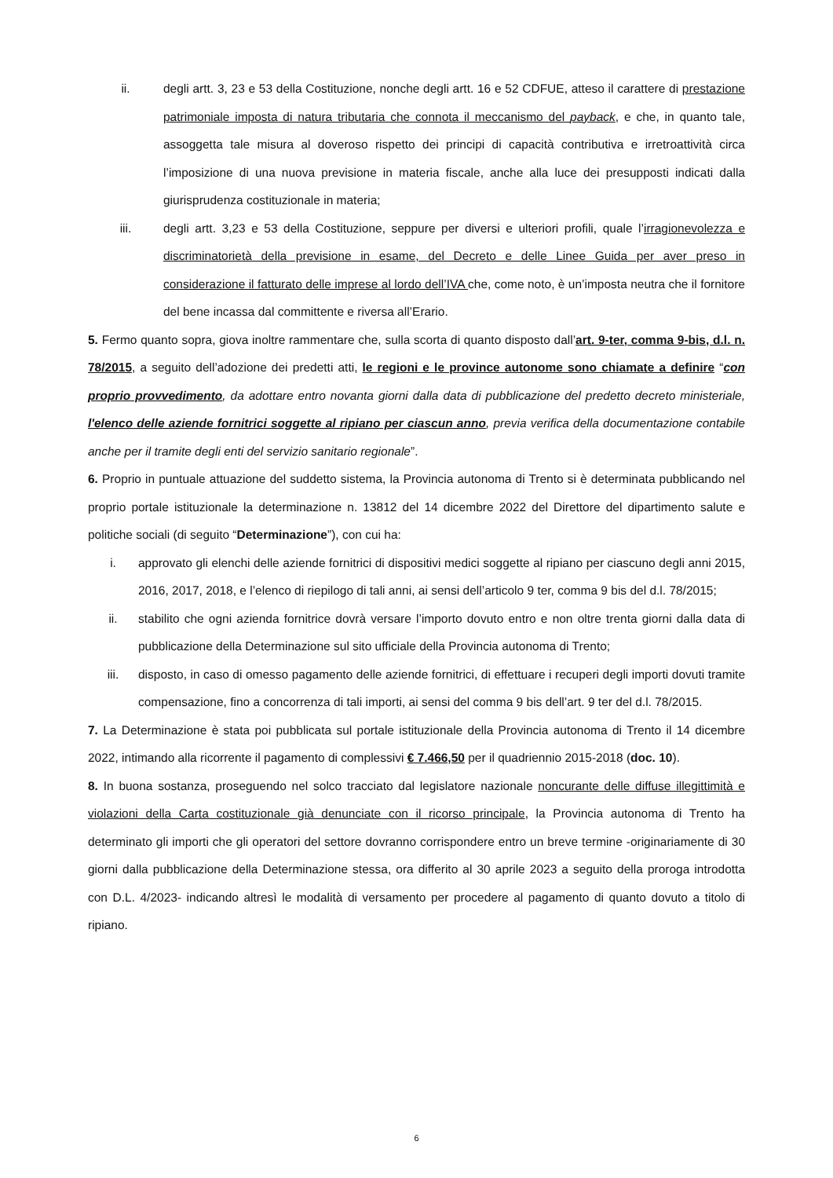ii. degli artt. 3, 23 e 53 della Costituzione, nonche degli artt. 16 e 52 CDFUE, atteso il carattere di prestazione patrimoniale imposta di natura tributaria che connota il meccanismo del payback, e che, in quanto tale, assoggetta tale misura al doveroso rispetto dei principi di capacità contributiva e irretroattività circa l’imposizione di una nuova previsione in materia fiscale, anche alla luce dei presupposti indicati dalla giurisprudenza costituzionale in materia;
iii. degli artt. 3,23 e 53 della Costituzione, seppure per diversi e ulteriori profili, quale l’irragionevolezza e discriminatorietà della previsione in esame, del Decreto e delle Linee Guida per aver preso in considerazione il fatturato delle imprese al lordo dell’IVA che, come noto, è un’imposta neutra che il fornitore del bene incassa dal committente e riversa all’Erario.
5. Fermo quanto sopra, giova inoltre rammentare che, sulla scorta di quanto disposto dall’art. 9-ter, comma 9-bis, d.l. n. 78/2015, a seguito dell’adozione dei predetti atti, le regioni e le province autonome sono chiamate a definire “con proprio provvedimento, da adottare entro novanta giorni dalla data di pubblicazione del predetto decreto ministeriale, l'elenco delle aziende fornitrici soggette al ripiano per ciascun anno, previa verifica della documentazione contabile anche per il tramite degli enti del servizio sanitario regionale”.
6. Proprio in puntuale attuazione del suddetto sistema, la Provincia autonoma di Trento si è determinata pubblicando nel proprio portale istituzionale la determinazione n. 13812 del 14 dicembre 2022 del Direttore del dipartimento salute e politiche sociali (di seguito “Determinazione”), con cui ha:
i. approvato gli elenchi delle aziende fornitrici di dispositivi medici soggette al ripiano per ciascuno degli anni 2015, 2016, 2017, 2018, e l’elenco di riepilogo di tali anni, ai sensi dell’articolo 9 ter, comma 9 bis del d.l. 78/2015;
ii. stabilito che ogni azienda fornitrice dovrà versare l’importo dovuto entro e non oltre trenta giorni dalla data di pubblicazione della Determinazione sul sito ufficiale della Provincia autonoma di Trento;
iii. disposto, in caso di omesso pagamento delle aziende fornitrici, di effettuare i recuperi degli importi dovuti tramite compensazione, fino a concorrenza di tali importi, ai sensi del comma 9 bis dell’art. 9 ter del d.l. 78/2015.
7. La Determinazione è stata poi pubblicata sul portale istituzionale della Provincia autonoma di Trento il 14 dicembre 2022, intimando alla ricorrente il pagamento di complessivi € 7.466,50 per il quadriennio 2015-2018 (doc. 10).
8. In buona sostanza, proseguendo nel solco tracciato dal legislatore nazionale noncurante delle diffuse illegittimità e violazioni della Carta costituzionale già denunciate con il ricorso principale, la Provincia autonoma di Trento ha determinato gli importi che gli operatori del settore dovranno corrispondere entro un breve termine -originariamente di 30 giorni dalla pubblicazione della Determinazione stessa, ora differito al 30 aprile 2023 a seguito della proroga introdotta con D.L. 4/2023- indicando altresì le modalità di versamento per procedere al pagamento di quanto dovuto a titolo di ripiano.
6